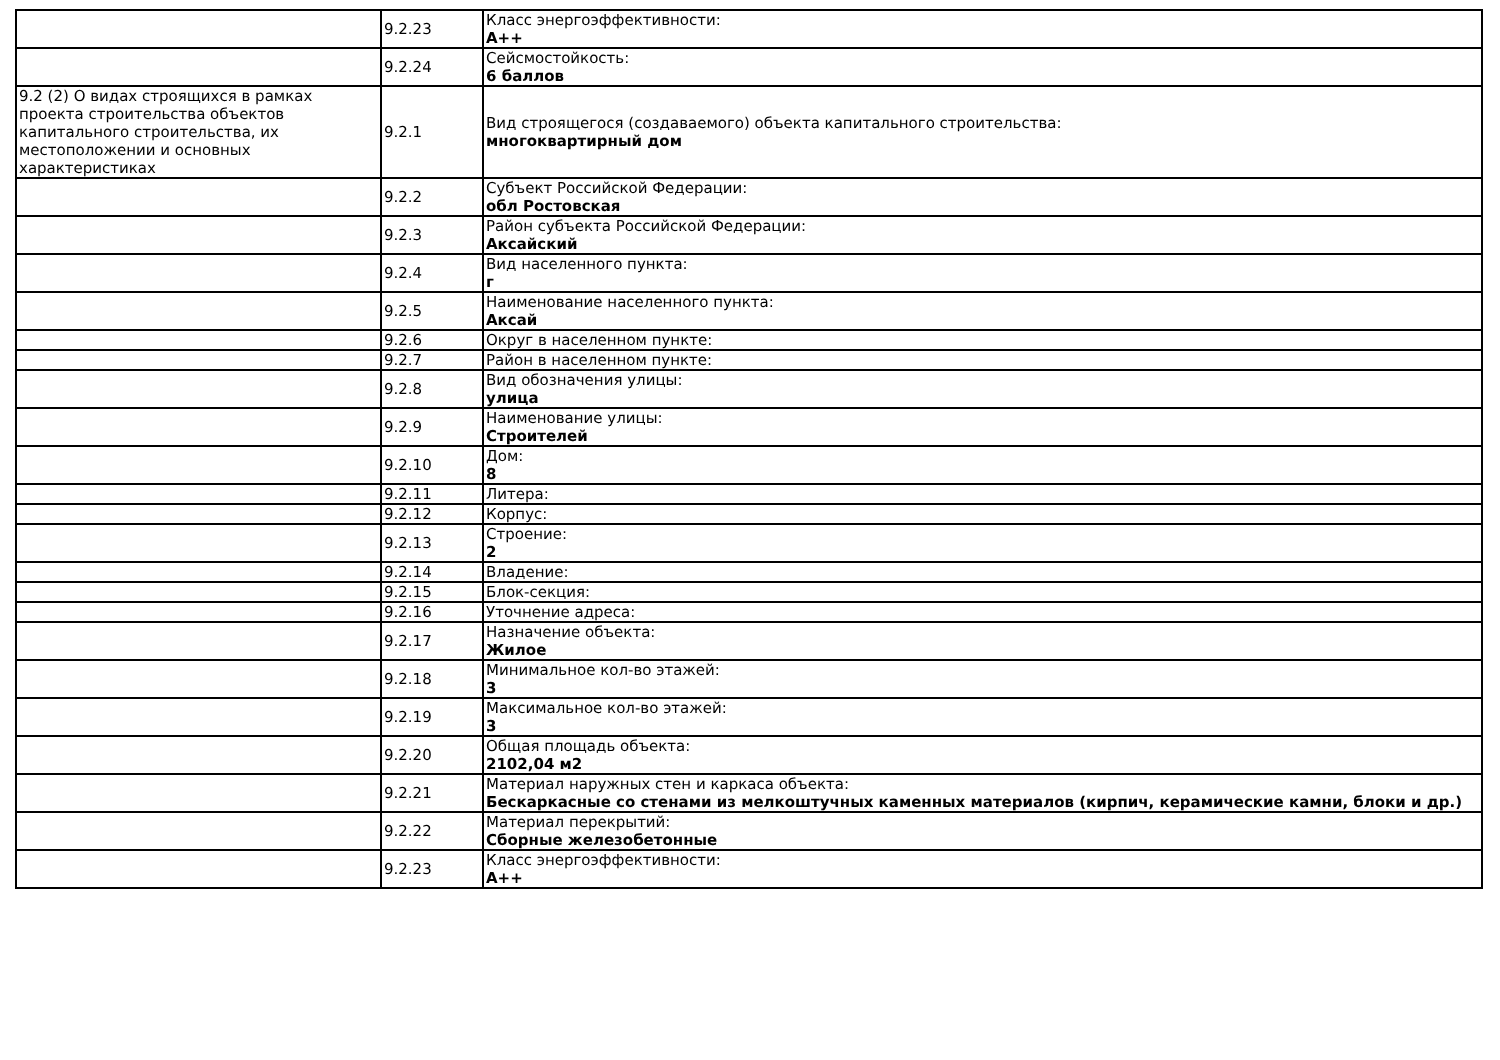| | 9.2.23 | Класс энергоэффективности: А++ |
| | 9.2.24 | Сейсмостойкость: 6 баллов |
| 9.2 (2) О видах строящихся в рамках проекта строительства объектов капитального строительства, их местоположении и основных характеристиках | 9.2.1 | Вид строящегося (создаваемого) объекта капитального строительства: многоквартирный дом |
| | 9.2.2 | Субъект Российской Федерации: обл Ростовская |
| | 9.2.3 | Район субъекта Российской Федерации: Аксайский |
| | 9.2.4 | Вид населенного пункта: г |
| | 9.2.5 | Наименование населенного пункта: Аксай |
| | 9.2.6 | Округ в населенном пункте: |
| | 9.2.7 | Район в населенном пункте: |
| | 9.2.8 | Вид обозначения улицы: улица |
| | 9.2.9 | Наименование улицы: Строителей |
| | 9.2.10 | Дом: 8 |
| | 9.2.11 | Литера: |
| | 9.2.12 | Корпус: |
| | 9.2.13 | Строение: 2 |
| | 9.2.14 | Владение: |
| | 9.2.15 | Блок-секция: |
| | 9.2.16 | Уточнение адреса: |
| | 9.2.17 | Назначение объекта: Жилое |
| | 9.2.18 | Минимальное кол-во этажей: 3 |
| | 9.2.19 | Максимальное кол-во этажей: 3 |
| | 9.2.20 | Общая площадь объекта: 2102,04 м2 |
| | 9.2.21 | Материал наружных стен и каркаса объекта: Бескаркасные со стенами из мелкоштучных каменных материалов (кирпич, керамические камни, блоки и др.) |
| | 9.2.22 | Материал перекрытий: Сборные железобетонные |
| | 9.2.23 | Класс энергоэффективности: А++ |